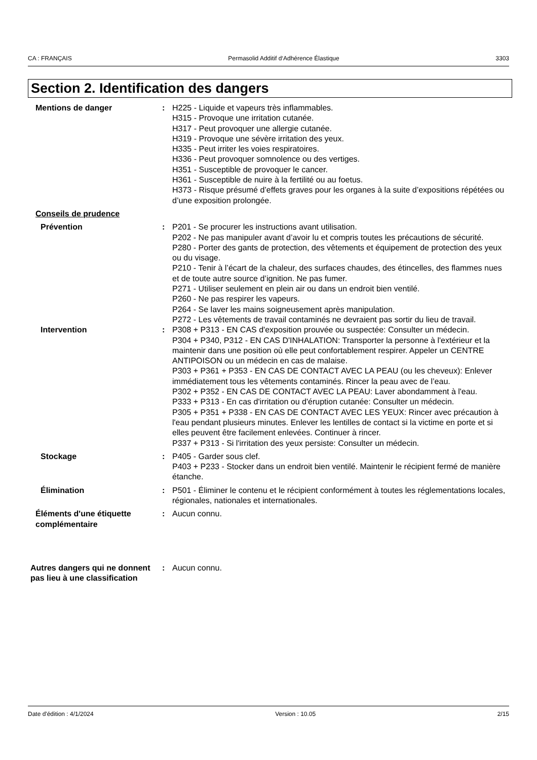CA : FRANÇAIS Permasolid Additif d‘Adhérence Élastique 3303
Section 2. Identification des dangers
Mentions de danger : H225 - Liquide et vapeurs très inflammables.
H315 - Provoque une irritation cutanée.
H317 - Peut provoquer une allergie cutanée.
H319 - Provoque une sévère irritation des yeux.
H335 - Peut irriter les voies respiratoires.
H336 - Peut provoquer somnolence ou des vertiges.
H351 - Susceptible de provoquer le cancer.
H361 - Susceptible de nuire à la fertilité ou au foetus.
H373 - Risque présumé d’effets graves pour les organes à la suite d’expositions répétées ou d’une exposition prolongée.
Conseils de prudence
Prévention : P201 - Se procurer les instructions avant utilisation.
P202 - Ne pas manipuler avant d’avoir lu et compris toutes les précautions de sécurité.
P280 - Porter des gants de protection, des vêtements et équipement de protection des yeux ou du visage.
P210 - Tenir à l’écart de la chaleur, des surfaces chaudes, des étincelles, des flammes nues et de toute autre source d’ignition. Ne pas fumer.
P271 - Utiliser seulement en plein air ou dans un endroit bien ventilé.
P260 - Ne pas respirer les vapeurs.
P264 - Se laver les mains soigneusement après manipulation.
P272 - Les vêtements de travail contaminés ne devraient pas sortir du lieu de travail.
Intervention : P308 + P313 - EN CAS d'exposition prouvée ou suspectée: Consulter un médecin.
P304 + P340, P312 - EN CAS D'INHALATION: Transporter la personne à l'extérieur et la maintenir dans une position où elle peut confortablement respirer. Appeler un CENTRE ANTIPOISON ou un médecin en cas de malaise.
P303 + P361 + P353 - EN CAS DE CONTACT AVEC LA PEAU (ou les cheveux): Enlever immédiatement tous les vêtements contaminés. Rincer la peau avec de l’eau.
P302 + P352 - EN CAS DE CONTACT AVEC LA PEAU: Laver abondamment à l'eau.
P333 + P313 - En cas d'irritation ou d'éruption cutanée: Consulter un médecin.
P305 + P351 + P338 - EN CAS DE CONTACT AVEC LES YEUX: Rincer avec précaution à l'eau pendant plusieurs minutes. Enlever les lentilles de contact si la victime en porte et si elles peuvent être facilement enlevées. Continuer à rincer.
P337 + P313 - Si l'irritation des yeux persiste: Consulter un médecin.
Stockage : P405 - Garder sous clef.
P403 + P233 - Stocker dans un endroit bien ventilé. Maintenir le récipient fermé de manière étanche.
Élimination : P501 - Éliminer le contenu et le récipient conformément à toutes les réglementations locales, régionales, nationales et internationales.
Éléments d'une étiquette complémentaire
: Aucun connu.
Autres dangers qui ne donnent pas lieu à une classification
: Aucun connu.
Date d'édition : 4/1/2024 Version : 10.05 2/15